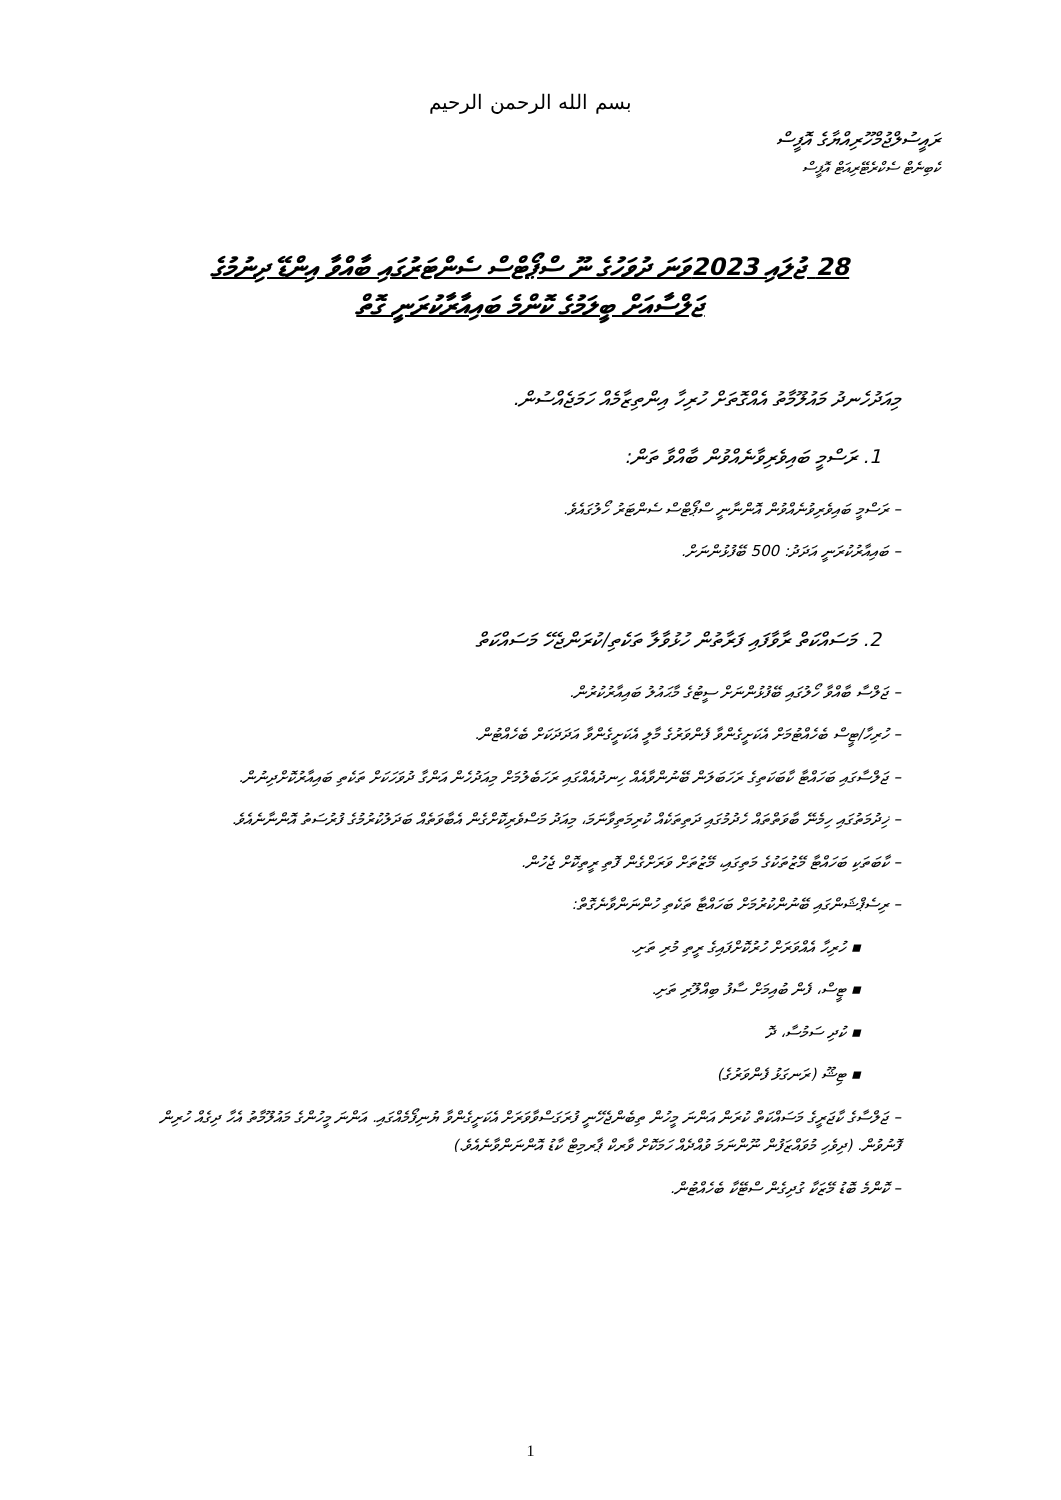بسم الله الرحمن الرحيم
ރައީސުލްޖުމްހޫރިއްޔާގެ އޮފީސް
ކެބިނެޓް ސެކްރެޓޭރިއަޓް އޮފީސް
28 ޖުލައި 2023ވަނަ ދުވަހުގެ ނޫ ސްޕޯޓްސް ސެންޓަރުގައި ބާއްވާ އިންޑޭ ދިނުމުގެ
ޖަލްސާއަށް ބީލަމުގެ ކޮންމެ ބައިއާރާކުރަނީ ގޮތް
މިއަދުހެނދު މައުލޫމާތު އެއްގޮތަށް ހުރިހާ އިންތިޒާމެއް ހަމަޖެއްސުން.
1. ރަސްމީ ބައިވެރިވާނެއްވުން ބާއްވާ ތަން:
– ރަސްމީ ބައިވެރިވުނެއްވުން އޮންނާނީ ސްޕޯޓްސް ސެންޓަރު ހޯލުގައެވެ.
– ބައިއާރުކުރަނީ އަދަދު: 500 ބޭފުޅުންނަށް.
2. މަސައްކަތް ރާވާފައި ފަރާތުން ހުޅުވާލާ ތަކެތި/ކުރަންޖެހޭ މަސައްކަތް
– ޖަލްސާ ބާއްވާ ހޯލުގައި ބޭފުޅުންނަށް ސީޓުގެ މާޙައުލު ބައިއާރުކުރުން.
– ހުރިހާ/ޓީސް ބެހެއްޓުމަށް އެކަށީގެންވާ ފެންވަރުގެ މާލީ އެކަށީގެންވާ އަދަދަކަށް ބެހެއްޓުން.
– ޖަލްސާގައި ބަހައްޓާ ކާބަކަތިގެ ރަހަބަލަން ބޭނުންވާއެއް ހިނދުއެއްގައި ރަހަބެލުމަށް މިއަދުހެން އަންގާ ދުވަހަކަށް ތަކެތި ބައިއާރުކޮށްދިނުން.
– ޚިދުމަތުގައި ހިމެނޭ ބާވަތްތައް ހެދުމުގައި ދަތިތަކެއް ކުރިމަތިވާނަމަ، މިއަދު މަސްވެރިކޮށްގެން އެބާވަތެއް ބަދަލުކުރުމުގެ ފުރުސަތު އޮންނާނެއެވެ.
– ކާބަތަކި ބަހައްޓާ މޭޒުތަކުގެ މަތިގައި، މޭޒުތަށް ވަރަށްގެން ފޮތި ރީތިކޮށް ޖެހުން.
– ރިސެޕްޝަންގައި ބޭނުންކުރުމަށް ބަހައްޓާ ތަކެތި ހުންނަންވާނެގޮތް:
▪ ހުރިހާ އެއްވަރަށް ހުރުކޮށްފައިގެ ރީތި މުރި ތަށި.
▪ ޓީސް، ފެން ބުއިމަށް ސާފު ބިއްލޫރި ތަށި.
▪ ކުދި ސަމުސާ، ދޮ
▪ ޓިޝޫ (ރަނގަޅު ފެންވަރުގެ)
– ޖަލްސާގެ ކާޖަރީގެ މަސައްކަތް ކުރަން އަންނަ މީހުން ތިބެންޖެހޭނީ ފުރަގަސްވާވަރަށް އެކަށީގެންވާ ޔުނިފޯމެއްގައި. އަންނަ މީހުންގެ މައުލޫމާތު އެހާ ދިގެއް ހުރިން ފޮނުވުން. (ދިވެހި މުވައްޒަފުން ނޫންނަމަ ވުއްދެއް ހަމަކޮށް ވާރކް ޕާރމިޓް ކާޑު އޮންނަންވާނެއެވެ.)
– ކޮންމެ ބޮޑު މޭޒަކާ ގުދިގެން ސްޓޭކާ ބެހެއްޓުން.
1